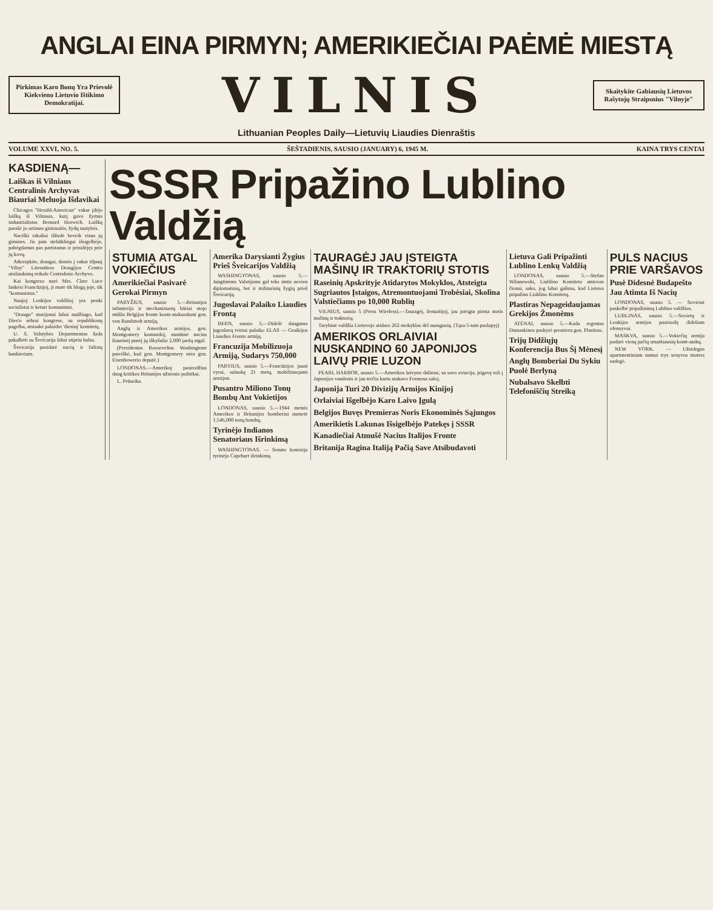ANGLAI EINA PIRMYN; AMERIKIEČIAI PAĖMĖ MIESTĄ
Pirkimas Karo Bonų Yra Prievolė Kiekvieno Lietuvio Ištikimo Demokratijai.
VILNIS
Skaitykite Gabiausių Lietuvos Rašytojų Straipsnius "Vilnyje"
Lithuanian Peoples Daily—Lietuvių Liaudies Dienraštis
VOLUME XXVI, NO. 5. ŠEŠTADIENIS, SAUSIO (JANUARY) 6, 1945 M. KAINA TRYS CENTAI
KASDIENĄ—
Laiškas iš Vilniaus Centralinis Archyvas Biauriai Meluoja Išdavikai
Chicagos "Herald-American" vakar įdėjo laišką iš Vilniaus, kurį gavo žymus industrialistas Bernard Horwich. Laišką parašė jo artimas giminaitis, žydų tautybės.
Naciški rakaliai išžudė beveik visus jų gimines. Jis pats stebūklingai išsigelbėjo, pabėgdamas pas partizanus ir prisidėjęs prie jų kovų.
Atkreipkite, draugai, domės į vakar tilpusį "Vilny" Literatūros Draugijos Centro atsišaukimą reikale Centralinio Archyvo.
Kai kongreso narė Mrs. Clare Luce lankėsi Francūzijoj, ji matė tik blogą joje, tik "komunistus."
Naujoj Lenkijos valdžioj yra penki socialistai ir keturi komunistai.
"Draugo" marijonai labai nudžiugo, kad Dies'o sėbrai kongrese, su republikonų pagelba, atsisakė palaidot 'diesinį' komitetą.
U. S. Valstybės Departmentas žada pakalbėti su Šveicarija labai stipriu balsu.
Šveicarija pasidarė nacių ir fašistų bankierium.
SSSR Pripažino Lublino Valdžią
STUMIA ATGAL VOKIEČIUS
Amerikiečiai Pasivarė Gerokai Pirmyn
PARYŽIUS, sausio 5.—Britanijos infanterija ir mechanizuotų būriai stojo mūšin Belgijos fronte kontr-atakuodami gen. von Rundstedt armiją.
Anglų ir Amerikos armijos, gen. Montgomery komandoj, nustūmė nacius šiaurinėj pusėj jų iškyšulio 2,000 jardų atgal.
(Prezidentas Rooseveltas Washingtone pareiškė, kad gen. Montgomery nėra gen. Eisenhowerio deputė.)
LONDONAS.—Amerikoj pasirodžius daug kritikos Britanijos užsienio politikai.
L. Prūseika.
Amerika Darysianti Žygius Prieš Šveicarijos Valdžią
WASHINGTONAS, sausio 5.—Jungtinėms Valstijoms gal teks imtis nevien diplomatinių, bet ir militarinių žygių prieš Šveicariją.
Jugoslavai Palaiko Liaudies Frontą
BERN, sausio 5.—Didelė dauguma jugoslavų tvirtai palaiko ELAS — Graikijos Liaudies Fronto armiją.
Francuzija Mobilizuoja Armiją, Sudarys 750,000
PARYIUS, sausio 5.—Francūzijos jauni vyrai, sulaukę 21 metų, mobilizuojami armijon.
Pusantro Miliono Tonų Bombų Ant Vokietijos
LONDONAS, sausio 5.—1944 metais Amerikos ir Britanijos bomberiai numetė 1,546,000 tonų bombų.
Tyrinėjo Indianos Senatoriaus Išrinkimą
WASHINGTONAS. — Senato komisija tyrinėjo Capehart išrinkimą.
TAURAGĖJ JAU ĮSTEIGTA MAŠINŲ IR TRAKTORIŲ STOTIS
Raseinių Apskrityje Atidarytos Mokyklos, Atsteigta Sugriautos Įstaigos, Atremontuojami Trobėsiai, Skolina Valstiečiams po 10,000 Rublių
VILNIUS, sausio 5 (Press Wireless).—Tauragėj, žemaitijoj, jau įsteigta pirma stotis mašinų ir traktorių.
Tarybinė valdžia Lietuvoje atidaro 262 mokyklas dėl suaugusių. (Tąsa 5-tam puslapyj)
AMERIKOS ORLAIVIAI NUSKANDINO 60 JAPONIJOS LAIVŲ PRIE LUZON
PEARL HARBOR, sausio 5.—Amerikos laivyno daliniai, su savo aviacija, įsigavę toli į Japonijos vandenis ir jau trečiu kartu atakavo Formosa saloj.
Japonija Turi 20 Divizijų Armijos Kinijoj
Orlaiviai Išgelbėjo Karo Laivo Įgulą
Belgijos Buvęs Premieras Noris Ekonominės Sąjungos
Amerikietis Lakunas Išsigelbėjo Patekęs į SSSR
Kanadiečiai Atmušė Nacius Italijos Fronte
Britanija Ragina Italiją Pačią Save Atsibudavoti
Lietuva Gali Pripažinti Lublino Lenkų Valdžią
LONDONAS, sausio 5.—Stefan Wilanowski, Liublino Komiteto atstovas čionai, sako, jog labai galima, kad Lietuva pripažins Liublino Komitetą.
Plastiras Nepageidaujamas Grekijos Žmonėms
ATĖNAI, sausio 5.—Kada regentas Damaskinos paskyrė premieru gen. Plastiras.
Trijų Didžiųjų Konferencija Bus Šį Mėnesį
Anglų Bomberiai Du Sykiu Puolė Berlyną
Nubalsavo Skelbti Telefoniščių Streiką
PULS NACIUS PRIE VARŠAVOS
Pusė Didesnė Budapešto Jau Atimta Iš Nacių
LONDONAS, sausio 5. — Sovietai paskelbė pripažinimą Lublino valdžios.
LUBLINAS, sausio 5.—Sovietų ir Lenkijos armijos pasiruošę dideliam ofensyvui.
MASKVA, sausio 5.—Vokiečių armija padarė vieną pačių smarkiausių kontr-atakų.
NEW YORK. — Užsidegus apartmentiniam namui trys senyvos moters sudegė.